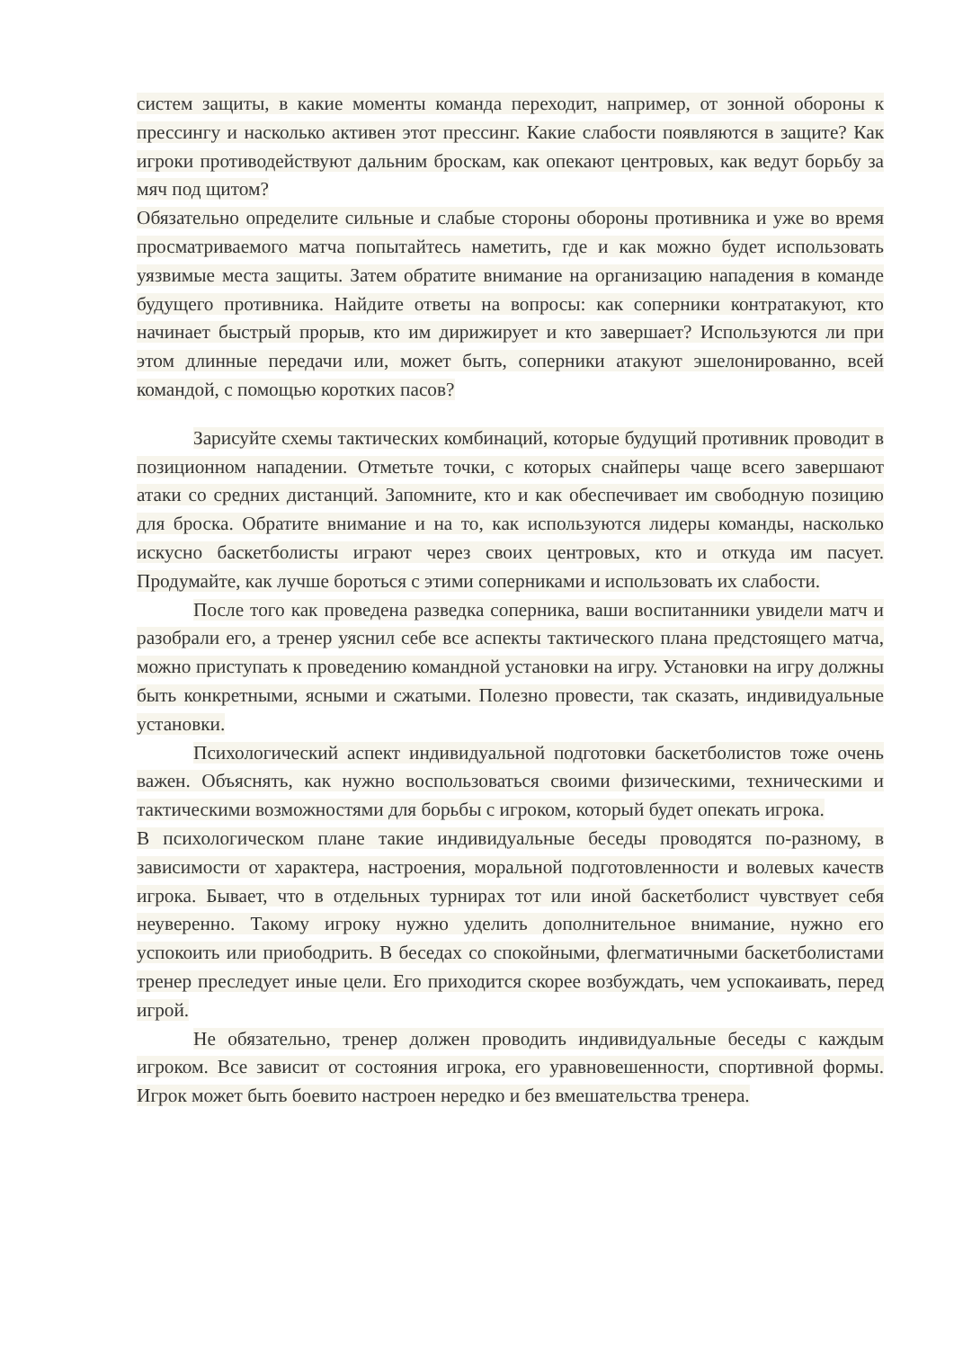систем защиты, в какие моменты команда переходит, например, от зонной обороны к прессингу и насколько активен этот прессинг. Какие слабости появляются в защите? Как игроки противодействуют дальним броскам, как опекают центровых, как ведут борьбу за мяч под щитом?
Обязательно определите сильные и слабые стороны обороны противника и уже во время просматриваемого матча попытайтесь наметить, где и как можно будет использовать уязвимые места защиты. Затем обратите внимание на организацию нападения в команде будущего противника. Найдите ответы на вопросы: как соперники контратакуют, кто начинает быстрый прорыв, кто им дирижирует и кто завершает? Используются ли при этом длинные передачи или, может быть, соперники атакуют эшелонированно, всей командой, с помощью коротких пасов?
Зарисуйте схемы тактических комбинаций, которые будущий противник проводит в позиционном нападении. Отметьте точки, с которых снайперы чаще всего завершают атаки со средних дистанций. Запомните, кто и как обеспечивает им свободную позицию для броска. Обратите внимание и на то, как используются лидеры команды, насколько искусно баскетболисты играют через своих центровых, кто и откуда им пасует. Продумайте, как лучше бороться с этими соперниками и использовать их слабости.
После того как проведена разведка соперника, ваши воспитанники увидели матч и разобрали его, а тренер уяснил себе все аспекты тактического плана предстоящего матча, можно приступать к проведению командной установки на игру. Установки на игру должны быть конкретными, ясными и сжатыми. Полезно провести, так сказать, индивидуальные установки.
Психологический аспект индивидуальной подготовки баскетболистов тоже очень важен. Объяснять, как нужно воспользоваться своими физическими, техническими и тактическими возможностями для борьбы с игроком, который будет опекать игрока.
В психологическом плане такие индивидуальные беседы проводятся по-разному, в зависимости от характера, настроения, моральной подготовленности и волевых качеств игрока. Бывает, что в отдельных турнирах тот или иной баскетболист чувствует себя неуверенно. Такому игроку нужно уделить дополнительное внимание, нужно его успокоить или приободрить. В беседах со спокойными, флегматичными баскетболистами тренер преследует иные цели. Его приходится скорее возбуждать, чем успокаивать, перед игрой.
Не обязательно, тренер должен проводить индивидуальные беседы с каждым игроком. Все зависит от состояния игрока, его уравновешенности, спортивной формы. Игрок может быть боевито настроен нередко и без вмешательства тренера.